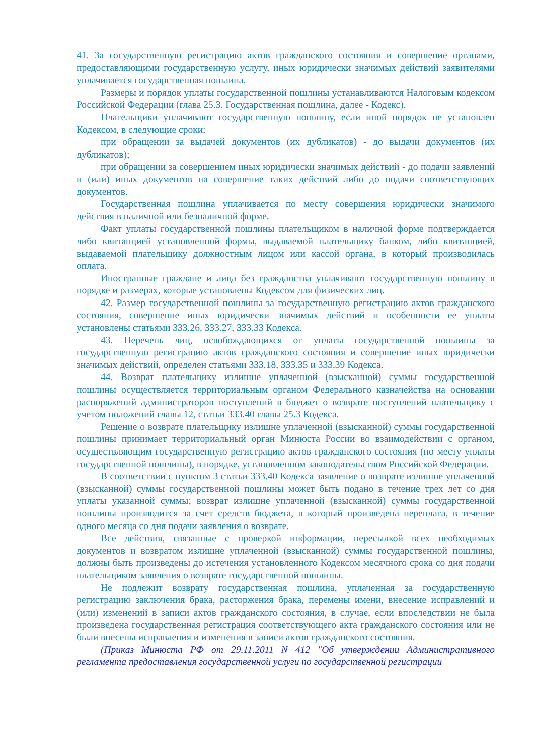41. За государственную регистрацию актов гражданского состояния и совершение органами, предоставляющими государственную услугу, иных юридически значимых действий заявителями уплачивается государственная пошлина.
Размеры и порядок уплаты государственной пошлины устанавливаются Налоговым кодексом Российской Федерации (глава 25.3. Государственная пошлина, далее - Кодекс).
Плательщики уплачивают государственную пошлину, если иной порядок не установлен Кодексом, в следующие сроки:
при обращении за выдачей документов (их дубликатов) - до выдачи документов (их дубликатов);
при обращении за совершением иных юридически значимых действий - до подачи заявлений и (или) иных документов на совершение таких действий либо до подачи соответствующих документов.
Государственная пошлина уплачивается по месту совершения юридически значимого действия в наличной или безналичной форме.
Факт уплаты государственной пошлины плательщиком в наличной форме подтверждается либо квитанцией установленной формы, выдаваемой плательщику банком, либо квитанцией, выдаваемой плательщику должностным лицом или кассой органа, в который производилась оплата.
Иностранные граждане и лица без гражданства уплачивают государственную пошлину в порядке и размерах, которые установлены Кодексом для физических лиц.
42. Размер государственной пошлины за государственную регистрацию актов гражданского состояния, совершение иных юридически значимых действий и особенности ее уплаты установлены статьями 333.26, 333.27, 333.33 Кодекса.
43. Перечень лиц, освобождающихся от уплаты государственной пошлины за государственную регистрацию актов гражданского состояния и совершение иных юридически значимых действий, определен статьями 333.18, 333.35 и 333.39 Кодекса.
44. Возврат плательщику излишне уплаченной (взысканной) суммы государственной пошлины осуществляется территориальным органом Федерального казначейства на основании распоряжений администраторов поступлений в бюджет о возврате поступлений плательщику с учетом положений главы 12, статьи 333.40 главы 25.3 Кодекса.
Решение о возврате плательщику излишне уплаченной (взысканной) суммы государственной пошлины принимает территориальный орган Минюста России во взаимодействии с органом, осуществляющим государственную регистрацию актов гражданского состояния (по месту уплаты государственной пошлины), в порядке, установленном законодательством Российской Федерации.
В соответствии с пунктом 3 статьи 333.40 Кодекса заявление о возврате излишне уплаченной (взысканной) суммы государственной пошлины может быть подано в течение трех лет со дня уплаты указанной суммы; возврат излишне уплаченной (взысканной) суммы государственной пошлины производится за счет средств бюджета, в который произведена переплата, в течение одного месяца со дня подачи заявления о возврате.
Все действия, связанные с проверкой информации, пересылкой всех необходимых документов и возвратом излишне уплаченной (взысканной) суммы государственной пошлины, должны быть произведены до истечения установленного Кодексом месячного срока со дня подачи плательщиком заявления о возврате государственной пошлины.
Не подлежит возврату государственная пошлина, уплаченная за государственную регистрацию заключения брака, расторжения брака, перемены имени, внесение исправлений и (или) изменений в записи актов гражданского состояния, в случае, если впоследствии не была произведена государственная регистрация соответствующего акта гражданского состояния или не были внесены исправления и изменения в записи актов гражданского состояния.
(Приказ Минюста РФ от 29.11.2011 N 412 "Об утверждении Административного регламента предоставления государственной услуги по государственной регистрации